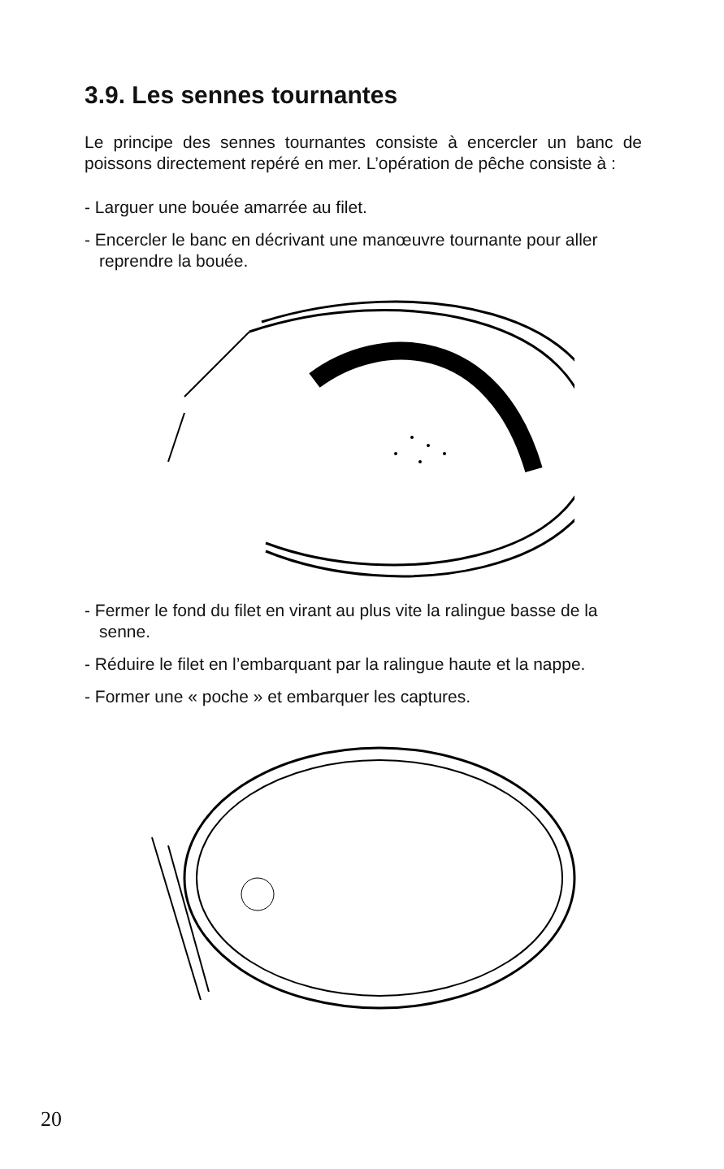3.9. Les sennes tournantes
Le principe des sennes tournantes consiste à encercler un banc de poissons directement repéré en mer. L’opération de pêche consiste à :
- Larguer une bouée amarrée au filet.
- Encercler le banc en décrivant une manœuvre tournante pour aller reprendre la bouée.
- Fermer le fond du filet en virant au plus vite la ralingue basse de la senne.
- Réduire le filet en l’embarquant par la ralingue haute et la nappe.
- Former une « poche » et embarquer les captures.
20